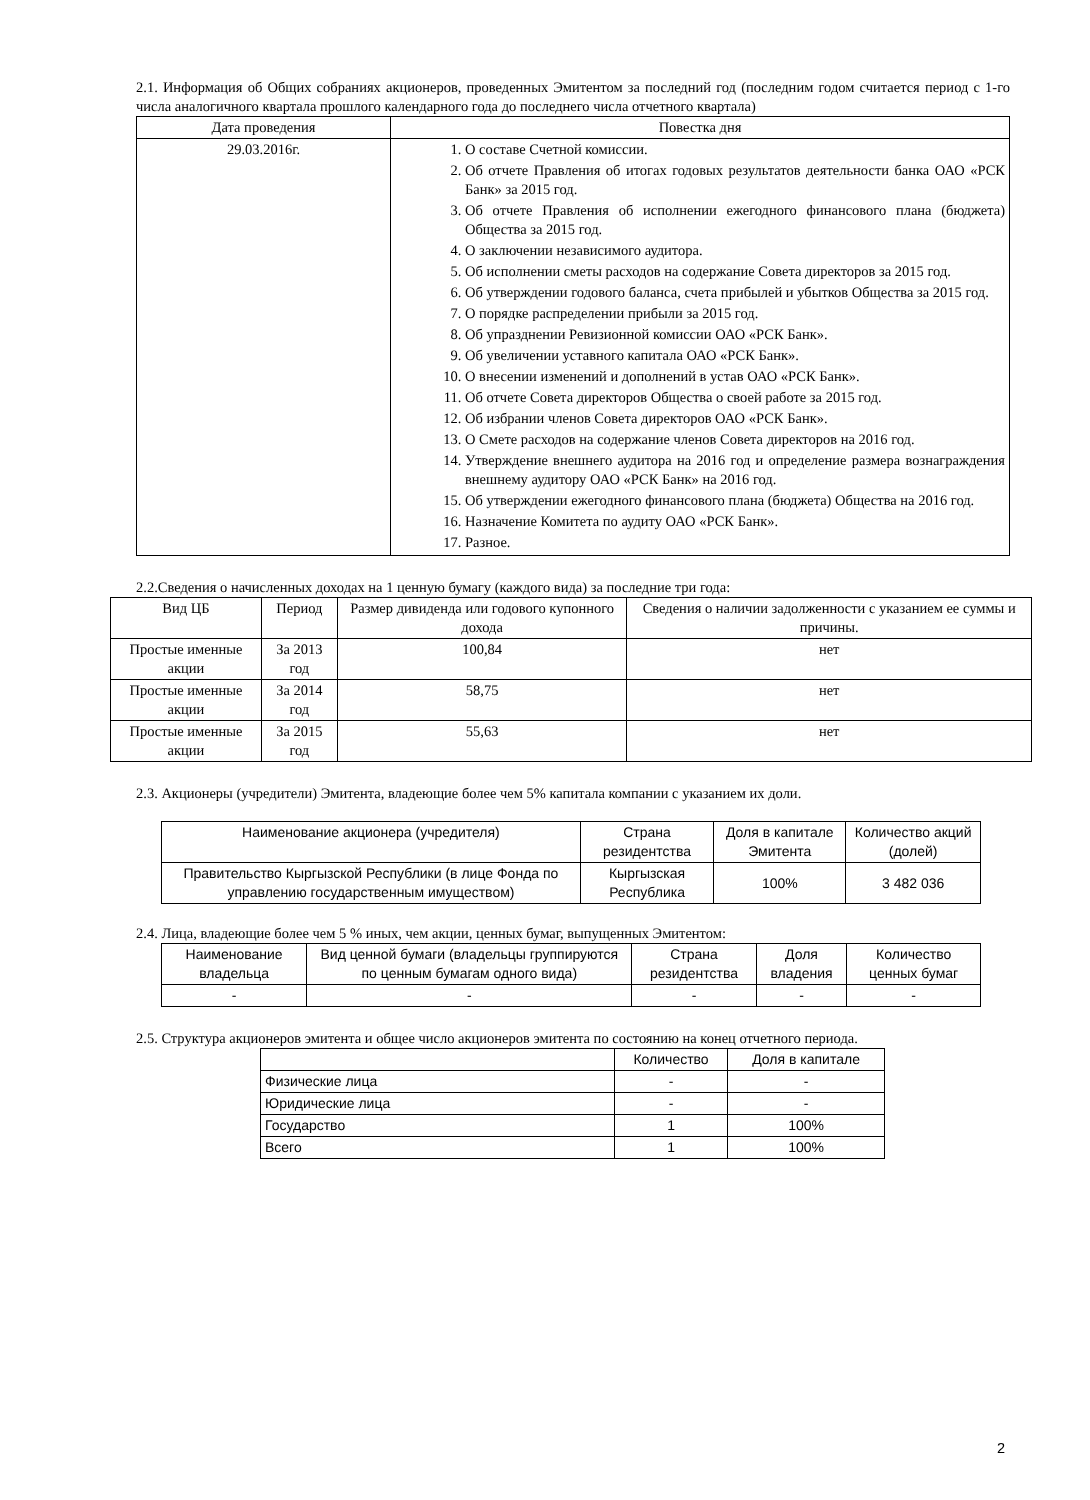2.1. Информация об Общих собраниях акционеров, проведенных Эмитентом за последний год (последним годом считается период с 1-го числа аналогичного квартала прошлого календарного года до последнего числа отчетного квартала)
| Дата проведения | Повестка дня |
| --- | --- |
| 29.03.2016г. | 1. О составе Счетной комиссии. 2. Об отчете Правления об итогах годовых результатов деятельности банка ОАО «РСК Банк» за 2015 год. 3. Об отчете Правления об исполнении ежегодного финансового плана (бюджета) Общества за 2015 год. 4. О заключении независимого аудитора. 5. Об исполнении сметы расходов на содержание Совета директоров за 2015 год. 6. Об утверждении годового баланса, счета прибылей и убытков Общества за 2015 год. 7. О порядке распределении прибыли за 2015 год. 8. Об упразднении Ревизионной комиссии ОАО «РСК Банк». 9. Об увеличении уставного капитала ОАО «РСК Банк». 10. О внесении изменений и дополнений в устав ОАО «РСК Банк». 11. Об отчете Совета директоров Общества о своей работе за 2015 год. 12. Об избрании членов Совета директоров ОАО «РСК Банк». 13. О Смете расходов на содержание членов Совета директоров на 2016 год. 14. Утверждение внешнего аудитора на 2016 год и определение размера вознаграждения внешнему аудитору ОАО «РСК Банк» на 2016 год. 15. Об утверждении ежегодного финансового плана (бюджета) Общества на 2016 год. 16. Назначение Комитета по аудиту ОАО «РСК Банк». 17. Разное. |
2.2.Сведения о начисленных доходах на 1 ценную бумагу (каждого вида) за последние три года:
| Вид ЦБ | Период | Размер дивиденда или годового купонного дохода | Сведения о наличии задолженности с указанием ее суммы и причины. |
| --- | --- | --- | --- |
| Простые именные акции | За 2013 год | 100,84 | нет |
| Простые именные акции | За 2014 год | 58,75 | нет |
| Простые именные акции | За 2015 год | 55,63 | нет |
2.3. Акционеры (учредители) Эмитента, владеющие более чем 5% капитала компании с указанием их доли.
| Наименование акционера (учредителя) | Страна резидентства | Доля в капитале Эмитента | Количество акций (долей) |
| --- | --- | --- | --- |
| Правительство Кыргызской Республики (в лице Фонда по управлению государственным имуществом) | Кыргызская Республика | 100% | 3 482 036 |
2.4. Лица, владеющие более чем 5 % иных, чем акции, ценных бумаг, выпущенных Эмитентом:
| Наименование владельца | Вид ценной бумаги (владельцы группируются по ценным бумагам одного вида) | Страна резидентства | Доля владения | Количество ценных бумаг |
| --- | --- | --- | --- | --- |
| - | - | - | - | - |
2.5. Структура акционеров эмитента и общее число акционеров эмитента по состоянию на конец отчетного периода.
| | Количество | Доля в капитале |
| --- | --- | --- |
| Физические лица | - | - |
| Юридические лица | - | - |
| Государство | 1 | 100% |
| Всего | 1 | 100% |
2